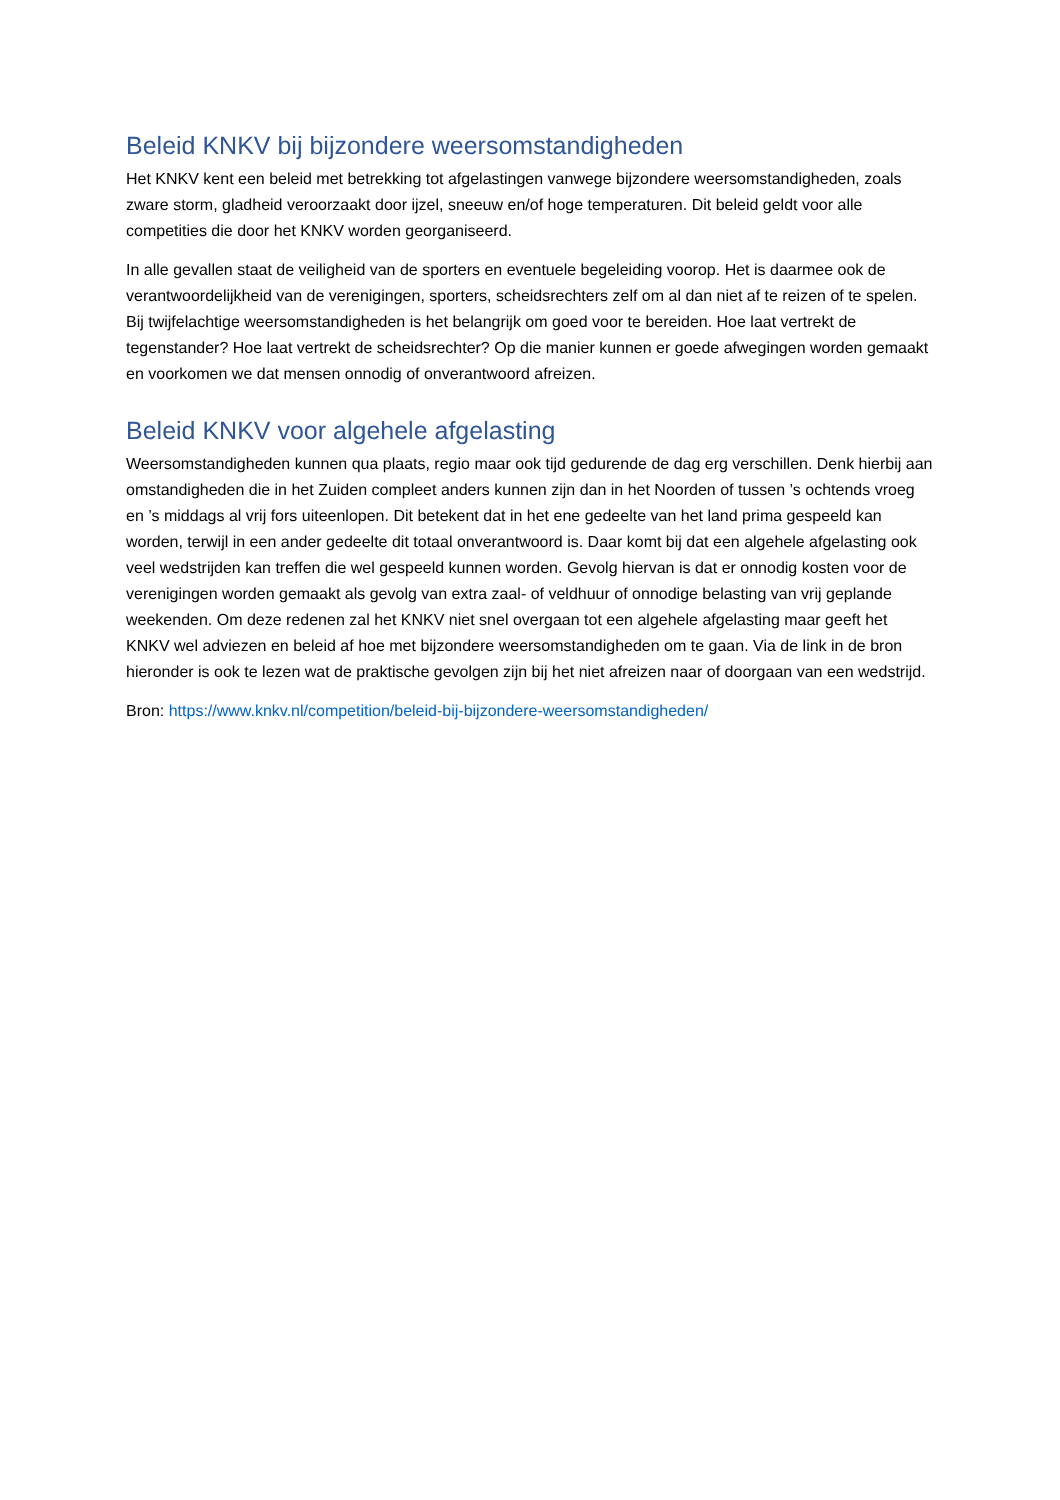Beleid KNKV bij bijzondere weersomstandigheden
Het KNKV kent een beleid met betrekking tot afgelastingen vanwege bijzondere weersomstandigheden, zoals zware storm, gladheid veroorzaakt door ijzel, sneeuw en/of hoge temperaturen. Dit beleid geldt voor alle competities die door het KNKV worden georganiseerd.
In alle gevallen staat de veiligheid van de sporters en eventuele begeleiding voorop. Het is daarmee ook de verantwoordelijkheid van de verenigingen, sporters, scheidsrechters zelf om al dan niet af te reizen of te spelen. Bij twijfelachtige weersomstandigheden is het belangrijk om goed voor te bereiden. Hoe laat vertrekt de tegenstander? Hoe laat vertrekt de scheidsrechter? Op die manier kunnen er goede afwegingen worden gemaakt en voorkomen we dat mensen onnodig of onverantwoord afreizen.
Beleid KNKV voor algehele afgelasting
Weersomstandigheden kunnen qua plaats, regio maar ook tijd gedurende de dag erg verschillen. Denk hierbij aan omstandigheden die in het Zuiden compleet anders kunnen zijn dan in het Noorden of tussen ’s ochtends vroeg en ’s middags al vrij fors uiteenlopen. Dit betekent dat in het ene gedeelte van het land prima gespeeld kan worden, terwijl in een ander gedeelte dit totaal onverantwoord is. Daar komt bij dat een algehele afgelasting ook veel wedstrijden kan treffen die wel gespeeld kunnen worden. Gevolg hiervan is dat er onnodig kosten voor de verenigingen worden gemaakt als gevolg van extra zaal- of veldhuur of onnodige belasting van vrij geplande weekenden. Om deze redenen zal het KNKV niet snel overgaan tot een algehele afgelasting maar geeft het KNKV wel adviezen en beleid af hoe met bijzondere weersomstandigheden om te gaan. Via de link in de bron hieronder is ook te lezen wat de praktische gevolgen zijn bij het niet afreizen naar of doorgaan van een wedstrijd.
Bron: https://www.knkv.nl/competition/beleid-bij-bijzondere-weersomstandigheden/